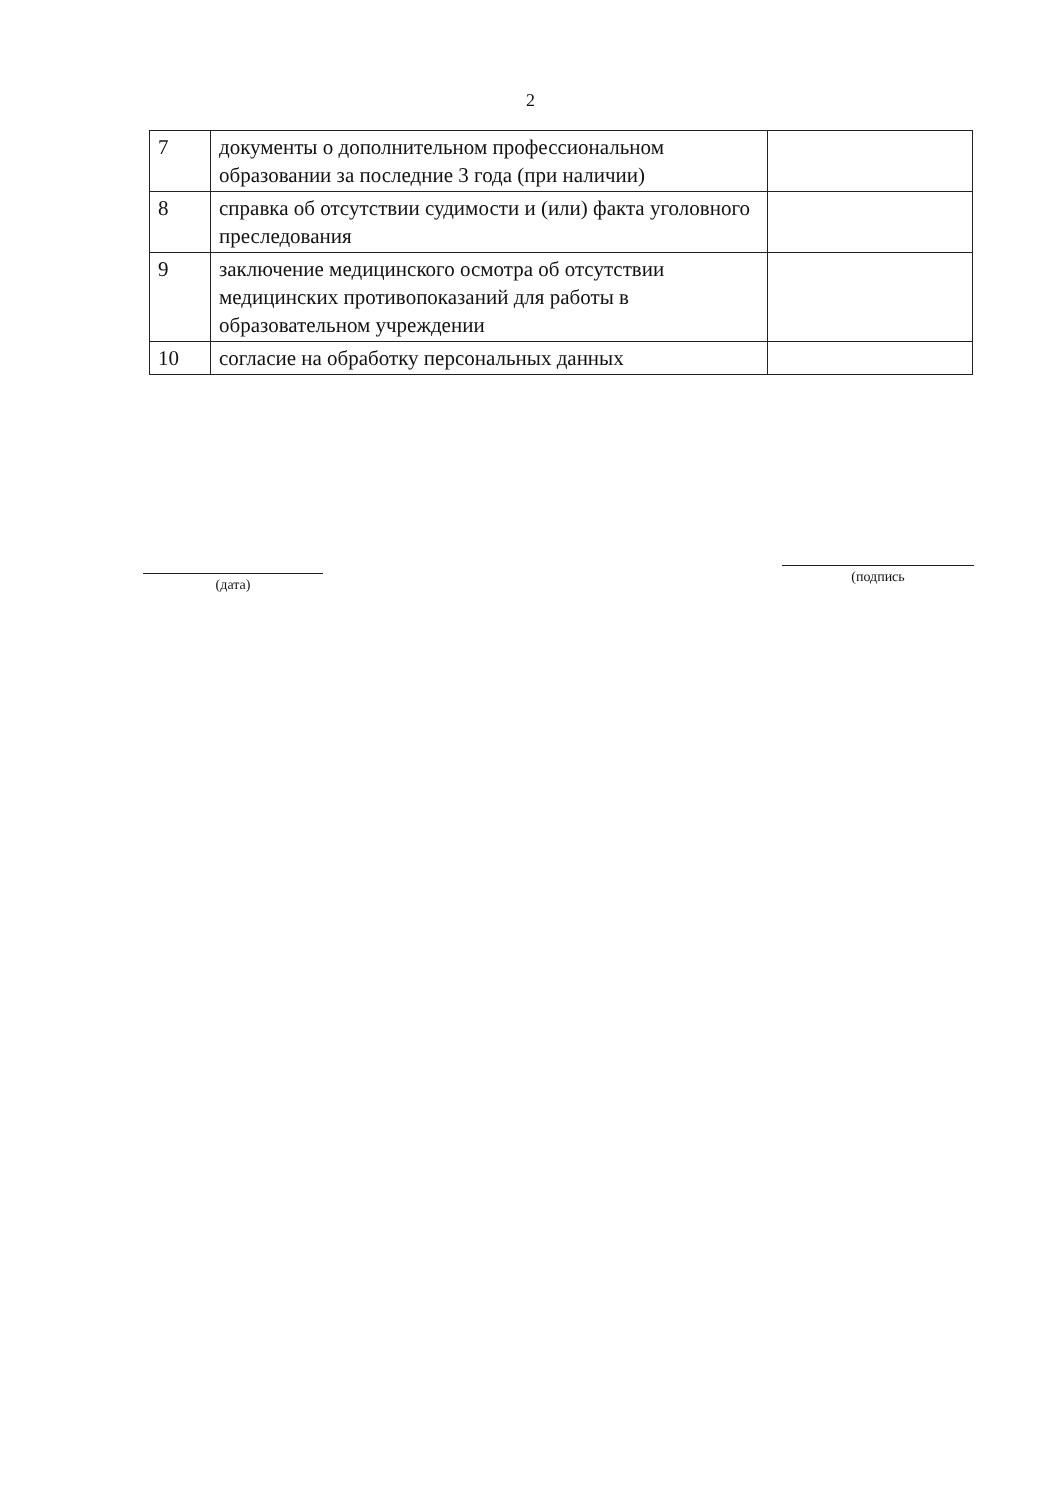2
| 7 | документы о дополнительном профессиональном образовании за последние 3 года (при наличии) | |
| 8 | справка об отсутствии судимости и (или) факта уголовного преследования | |
| 9 | заключение медицинского осмотра об отсутствии медицинских противопоказаний для работы в образовательном учреждении | |
| 10 | согласие на обработку персональных данных | |
(дата)
(подпись